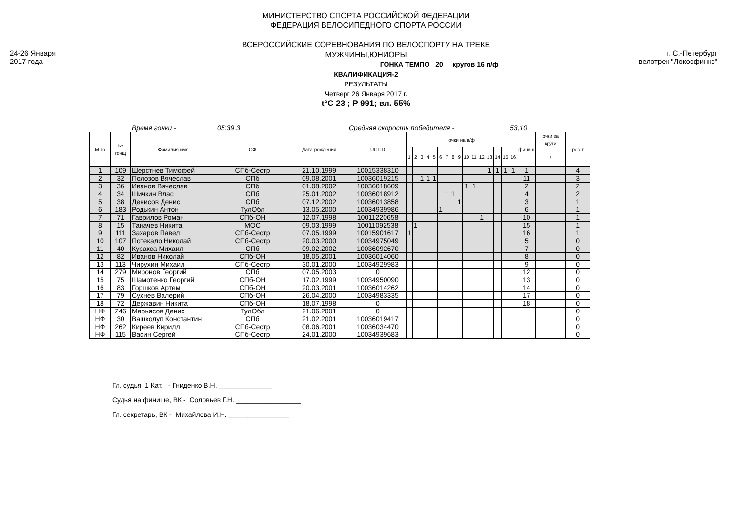24-26 Января
2017 года
г. С.-Петербург
велотрек "Локосфинкс"
МИНИСТЕРСТВО СПОРТА РОССИЙСКОЙ ФЕДЕРАЦИИ
ФЕДЕРАЦИЯ ВЕЛОСИПЕДНОГО СПОРТА РОССИИ
ВСЕРОССИЙСКИЕ СОРЕВНОВАНИЯ ПО ВЕЛОСПОРТУ НА ТРЕКЕ
МУЖЧИНЫ,ЮНИОРЫ
ГОНКА ТЕМПО 20 кругов 16 п/ф
КВАЛИФИКАЦИЯ-2
РЕЗУЛЬТАТЫ
Четверг 26 Января 2017 г.
t°C 23 ; P 991; вл. 55%
Время гонки - 05:39,3 Средняя скорость победителя - 53,10
| М-то | № гонщ | Фамилия имя | СФ | Дата рождения | UCI ID | очки на п/ф | | | | | | | | | | | | | | | | финиш | очки за круги | рез-т |
| --- | --- | --- | --- | --- | --- | --- | --- | --- | --- | --- | --- | --- | --- | --- | --- | --- | --- | --- | --- | --- | --- | --- | --- | --- |
| | | | | | | 1 | 2 | 3 | 4 | 5 | 6 | 7 | 8 | 9 | 10 | 11 | 12 | 13 | 14 | 15 | 16 | | + | |
| 1 | 109 | Шерстнев Тимофей | СПб-Сестр | 21.10.1999 | 10015338310 | | | | | | | | | | | | | 1 | 1 | 1 | 1 | 1 | | 4 |
| 2 | 32 | Полозов Вячеслав | СПб | 09.08.2001 | 10036019215 | | | 1 | 1 | 1 | | | | | | | | | | | | 11 | | 3 |
| 3 | 36 | Иванов Вячеслав | СПб | 01.08.2002 | 10036018609 | | | | | | | | | | 1 | 1 | | | | | | 2 | | 2 |
| 4 | 34 | Шичкин Влас | СПб | 25.01.2002 | 10036018912 | | | | | | | 1 | 1 | | | | | | | | | 4 | | 2 |
| 5 | 38 | Денисов Денис | СПб | 07.12.2002 | 10036013858 | | | | | | | | | 1 | | | | | | | | 3 | | 1 |
| 6 | 183 | Родькин Антон | ТулОбл | 13.05.2000 | 10034939986 | | | | | | 1 | | | | | | | | | | | 6 | | 1 |
| 7 | 71 | Гаврилов Роман | СПб-ОН | 12.07.1998 | 10011220658 | | | | | | | | | | | | 1 | | | | | 10 | | 1 |
| 8 | 15 | Таначев Никита | МОС | 09.03.1999 | 10011092538 | | 1 | | | | | | | | | | | | | | | 15 | | 1 |
| 9 | 111 | Захаров Павел | СПб-Сестр | 07.05.1999 | 10015901617 | 1 | | | | | | | | | | | | | | | | 16 | | 1 |
| 10 | 107 | Потекало Николай | СПб-Сестр | 20.03.2000 | 10034975049 | | | | | | | | | | | | | | | | | 5 | | 0 |
| 11 | 40 | Куракса Михаил | СПб | 09.02.2002 | 10036092670 | | | | | | | | | | | | | | | | | 7 | | 0 |
| 12 | 82 | Иванов Николай | СПб-ОН | 18.05.2001 | 10036014060 | | | | | | | | | | | | | | | | | 8 | | 0 |
| 13 | 113 | Чирухин Михаил | СПб-Сестр | 30.01.2000 | 10034929983 | | | | | | | | | | | | | | | | | 9 | | 0 |
| 14 | 279 | Миронов Георгий | СПб | 07.05.2003 | 0 | | | | | | | | | | | | | | | | | 12 | | 0 |
| 15 | 75 | Шамотенко Георгий | СПб-ОН | 17.02.1999 | 10034950090 | | | | | | | | | | | | | | | | | 13 | | 0 |
| 16 | 83 | Горшков Артем | СПб-ОН | 20.03.2001 | 10036014262 | | | | | | | | | | | | | | | | | 14 | | 0 |
| 17 | 79 | Сухнев Валерий | СПб-ОН | 26.04.2000 | 10034983335 | | | | | | | | | | | | | | | | | 17 | | 0 |
| 18 | 72 | Державин Никита | СПб-ОН | 18.07.1998 | 0 | | | | | | | | | | | | | | | | | 18 | | 0 |
| НФ | 246 | Марьясов Денис | ТулОбл | 21.06.2001 | 0 | | | | | | | | | | | | | | | | | | | 0 |
| НФ | 30 | Вашколуп Константин | СПб | 21.02.2001 | 10036019417 | | | | | | | | | | | | | | | | | | | 0 |
| НФ | 262 | Киреев Кирилл | СПб-Сестр | 08.06.2001 | 10036034470 | | | | | | | | | | | | | | | | | | | 0 |
| НФ | 115 | Васин Сергей | СПб-Сестр | 24.01.2000 | 10034939683 | | | | | | | | | | | | | | | | | | | 0 |
Гл. судья, 1 Кат. - Гниденко В.Н. ______________
Судья на финише, ВК - Соловьев Г.Н. _________________
Гл. секретарь, ВК - Михайлова И.Н. ________________